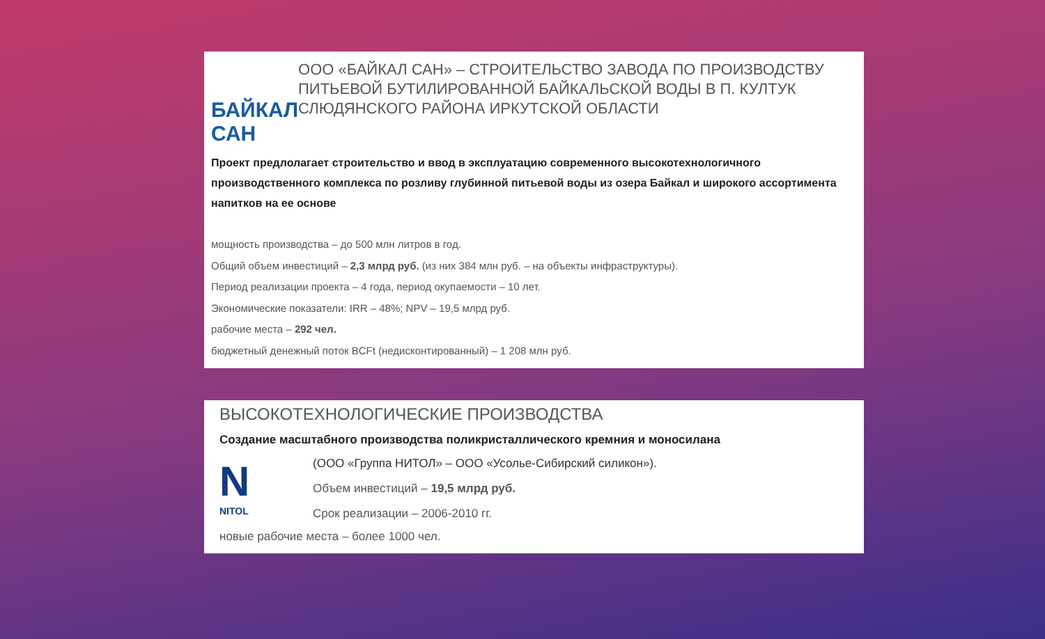БАЙКАЛ САН
ООО «БАЙКАЛ САН» – СТРОИТЕЛЬСТВО ЗАВОДА ПО ПРОИЗВОДСТВУ ПИТЬЕВОЙ БУТИЛИРОВАННОЙ БАЙКАЛЬСКОЙ ВОДЫ В П. КУЛТУК СЛЮДЯНСКОГО РАЙОНА ИРКУТСКОЙ ОБЛАСТИ
Проект предлолагает строительство и ввод в эксплуатацию современного высокотехнологичного производственного комплекса по розливу глубинной питьевой воды из озера Байкал и широкого ассортимента напитков на ее основе
мощность производства – до 500 млн литров в год.
Общий объем инвестиций – 2,3 млрд руб. (из них 384 млн руб. – на объекты инфраструктуры).
Период реализации проекта – 4 года, период окупаемости – 10 лет.
Экономические показатели: IRR – 48%; NPV – 19,5 млрд руб.
рабочие места – 292 чел.
бюджетный денежный поток BCFt (недисконтированный) – 1 208 млн руб.
ВЫСОКОТЕХНОЛОГИЧЕСКИЕ ПРОИЗВОДСТВА
Создание масштабного производства поликристаллического кремния и моносилана
N
NITOL
(ООО «Группа НИТОЛ» – ООО «Усолье-Сибирский силикон»).
Объем инвестиций – 19,5 млрд руб.
Срок реализации – 2006-2010 гг.
новые рабочие места – более 1000 чел.